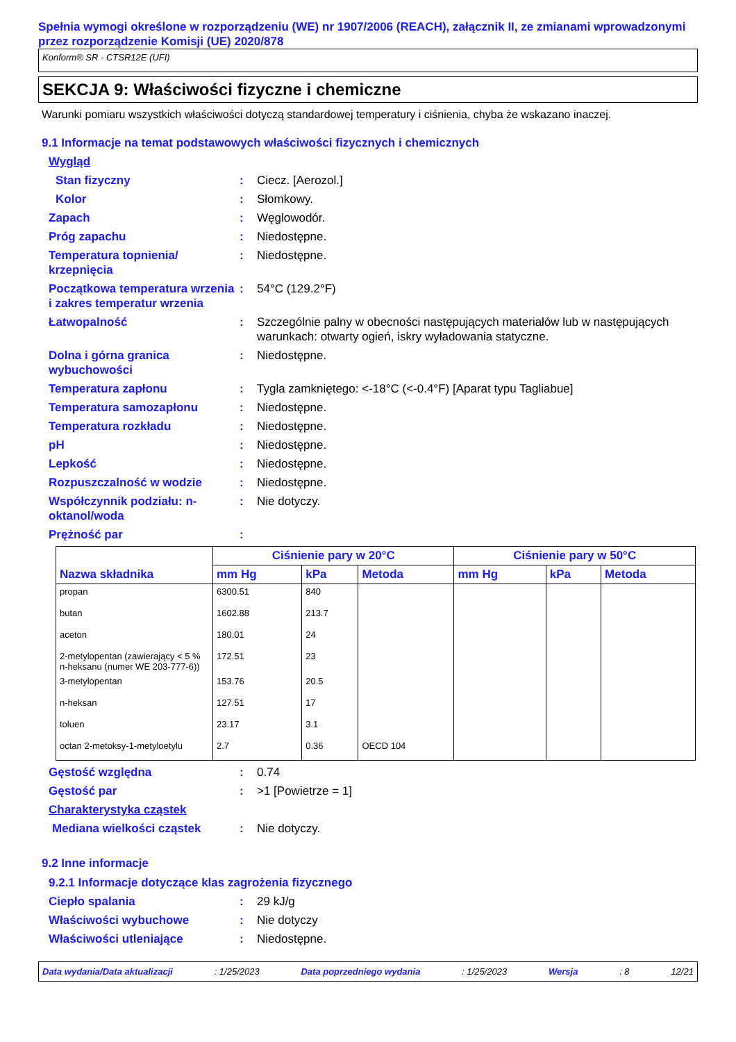Spełnia wymogi określone w rozporządzeniu (WE) nr 1907/2006 (REACH), załącznik II, ze zmianami wprowadzonymi przez rozporządzenie Komisji (UE) 2020/878
Konform® SR - CTSR12E (UFI)
SEKCJA 9: Właściwości fizyczne i chemiczne
Warunki pomiaru wszystkich właściwości dotyczą standardowej temperatury i ciśnienia, chyba że wskazano inaczej.
9.1 Informacje na temat podstawowych właściwości fizycznych i chemicznych
Wygląd
Stan fizyczny: Ciecz. [Aerozol.]
Kolor: Słomkowy.
Zapach: Węglowodór.
Próg zapachu: Niedostępne.
Temperatura topnienia/ krzepnięcia: Niedostępne.
Początkowa temperatura wrzenia i zakres temperatur wrzenia: 54°C (129.2°F)
Łatwopalność: Szczególnie palny w obecności następujących materiałów lub w następujących warunkach: otwarty ogień, iskry wyładowania statyczne.
Dolna i górna granica wybuchowości: Niedostępne.
Temperatura zapłonu: Tygla zamkniętego: <-18°C (<-0.4°F) [Aparat typu Tagliabue]
Temperatura samozapłonu: Niedostępne.
Temperatura rozkładu: Niedostępne.
pH: Niedostępne.
Lepkość: Niedostępne.
Rozpuszczalność w wodzie: Niedostępne.
Współczynnik podziału: n-oktanol/woda: Nie dotyczy.
Prężność par:
| Nazwa składnika | Ciśnienie pary w 20°C | | | Ciśnienie pary w 50°C | | |
| --- | --- | --- | --- | --- | --- | --- |
| | mm Hg | kPa | Metoda | mm Hg | kPa | Metoda |
| propan | 6300.51 | 840 | | | | |
| butan | 1602.88 | 213.7 | | | | |
| aceton | 180.01 | 24 | | | | |
| 2-metylopentan (zawierający < 5 % n-heksanu (numer WE 203-777-6)) | 172.51 | 23 | | | | |
| 3-metylopentan | 153.76 | 20.5 | | | | |
| n-heksan | 127.51 | 17 | | | | |
| toluen | 23.17 | 3.1 | | | | |
| octan 2-metoksy-1-metyloetylu | 2.7 | 0.36 | OECD 104 | | | |
Gęstość względna: 0.74
Gęstość par: >1 [Powietrze = 1]
Charakterystyka cząstek
Mediana wielkości cząstek: Nie dotyczy.
9.2 Inne informacje
9.2.1 Informacje dotyczące klas zagrożenia fizycznego
Ciepło spalania: 29 kJ/g
Właściwości wybuchowe: Nie dotyczy
Właściwości utleniające: Niedostępne.
Data wydania/Data aktualizacji: 1/25/2023 Data poprzedniego wydania: 1/25/2023 Wersja: 8 12/21